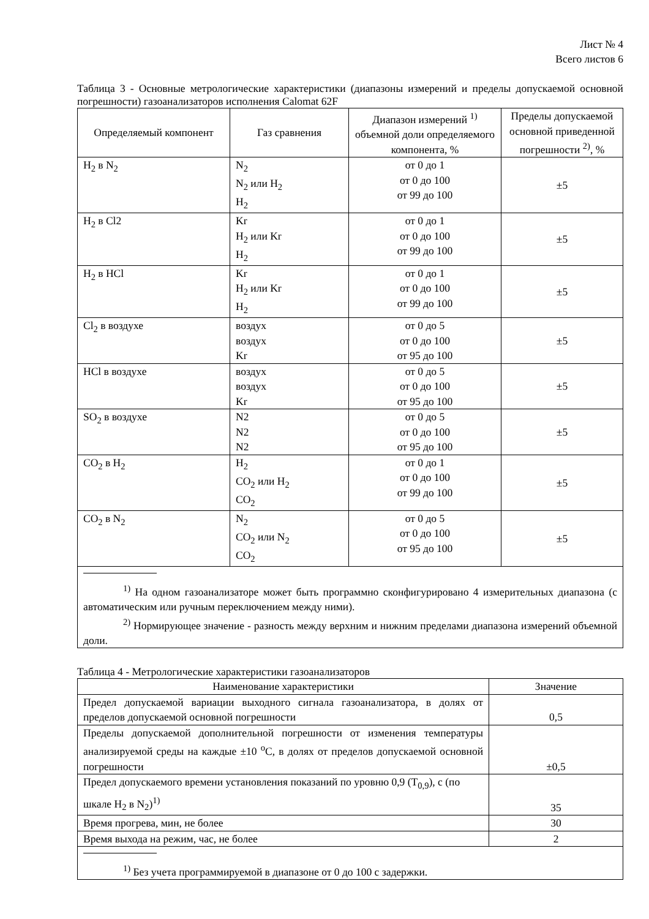Лист № 4
Всего листов 6
Таблица 3 - Основные метрологические характеристики (диапазоны измерений и пределы допускаемой основной погрешности) газоанализаторов исполнения Calomat 62F
| Определяемый компонент | Газ сравнения | Диапазон измерений <sup>1)</sup> объемной доли определяемого компонента, % | Пределы допускаемой основной приведенной погрешности <sup>2)</sup>, % |
| --- | --- | --- | --- |
| H<sub>2</sub> в N<sub>2</sub> | N<sub>2</sub> N<sub>2</sub> или H<sub>2</sub> H<sub>2</sub> | от 0 до 1 от 0 до 100 от 99 до 100 | ±5 |
| H<sub>2</sub> в Cl2 | Kr H<sub>2</sub> или Kr H<sub>2</sub> | от 0 до 1 от 0 до 100 от 99 до 100 | ±5 |
| H<sub>2</sub> в HCl | Kr H<sub>2</sub> или Kr H<sub>2</sub> | от 0 до 1 от 0 до 100 от 99 до 100 | ±5 |
| Cl<sub>2</sub> в воздухе | воздух воздух Kr | от 0 до 5 от 0 до 100 от 95 до 100 | ±5 |
| HCl в воздухе | воздух воздух Kr | от 0 до 5 от 0 до 100 от 95 до 100 | ±5 |
| SO<sub>2</sub> в воздухе | N2 N2 N2 | от 0 до 5 от 0 до 100 от 95 до 100 | ±5 |
| CO<sub>2</sub> в H<sub>2</sub> | H<sub>2</sub> CO<sub>2</sub> или H<sub>2</sub> CO<sub>2</sub> | от 0 до 1 от 0 до 100 от 99 до 100 | ±5 |
| CO<sub>2</sub> в N<sub>2</sub> | N<sub>2</sub> CO<sub>2</sub> или N<sub>2</sub> CO<sub>2</sub> | от 0 до 5 от 0 до 100 от 95 до 100 | ±5 |
| <sup>1)</sup> На одном газоанализаторе может быть программно сконфигурировано 4 измерительных диапазона (с автоматическим или ручным переключением между ними). <sup>2)</sup> Нормирующее значение - разность между верхним и нижним пределами диапазона измерений объемной доли. | | | |
Таблица 4 - Метрологические характеристики газоанализаторов
| Наименование характеристики | Значение |
| --- | --- |
| Предел допускаемой вариации выходного сигнала газоанализатора, в долях от пределов допускаемой основной погрешности | 0,5 |
| Пределы допускаемой дополнительной погрешности от изменения температуры анализируемой среды на каждые ±10 <sup>o</sup>C, в долях от пределов допускаемой основной погрешности | ±0,5 |
| Предел допускаемого времени установления показаний по уровню 0,9 (T<sub>0,9</sub>), с (по шкале H<sub>2</sub> в N<sub>2</sub>)<sup>1)</sup> | 35 |
| Время прогрева, мин, не более | 30 |
| Время выхода на режим, час, не более | 2 |
| <sup>1)</sup> Без учета программируемой в диапазоне от 0 до 100 с задержки. | |